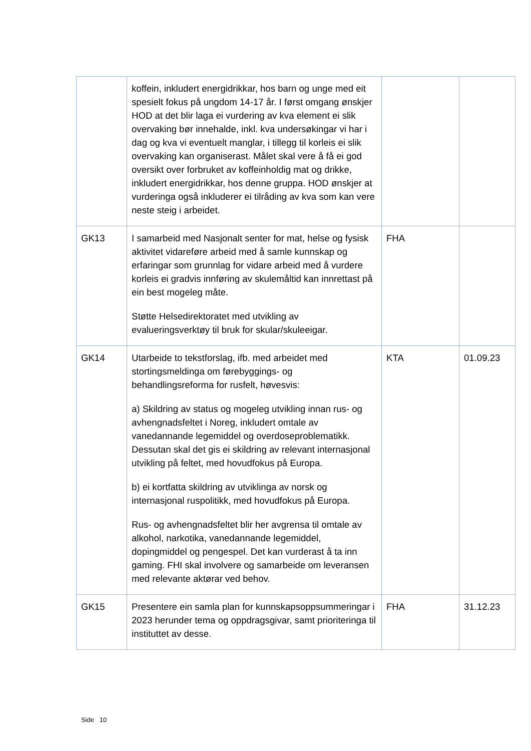| | koffein, inkludert energidrikkar, hos barn og unge med eit spesielt fokus på ungdom 14-17 år. I først omgang ønskjer HOD at det blir laga ei vurdering av kva element ei slik overvaking bør innehalde, inkl. kva undersøkingar vi har i dag og kva vi eventuelt manglar, i tillegg til korleis ei slik overvaking kan organiserast. Målet skal vere å få ei god oversikt over forbruket av koffeinholdig mat og drikke, inkludert energidrikkar, hos denne gruppa. HOD ønskjer at vurderinga også inkluderer ei tilråding av kva som kan vere neste steig i arbeidet. | | |
| GK13 | I samarbeid med Nasjonalt senter for mat, helse og fysisk aktivitet vidareføre arbeid med å samle kunnskap og erfaringar som grunnlag for vidare arbeid med å vurdere korleis ei gradvis innføring av skulemåltid kan innrettast på ein best mogeleg måte. Støtte Helsedirektoratet med utvikling av evalueringsverktøy til bruk for skular/skuleeigar. | FHA | |
| GK14 | Utarbeide to tekstforslag, ifb. med arbeidet med stortingsmeldinga om førebyggings- og behandlingsreforma for rusfelt, høvesvis: a) Skildring av status og mogeleg utvikling innan rus- og avhengnadsfeltet i Noreg, inkludert omtale av vanedannande legemiddel og overdoseproblematikk. Dessutan skal det gis ei skildring av relevant internasjonal utvikling på feltet, med hovudfokus på Europa. b) ei kortfatta skildring av utviklinga av norsk og internasjonal ruspolitikk, med hovudfokus på Europa. Rus- og avhengnadsfeltet blir her avgrensa til omtale av alkohol, narkotika, vanedannande legemiddel, dopingmiddel og pengespel. Det kan vurderast å ta inn gaming. FHI skal involvere og samarbeide om leveransen med relevante aktørar ved behov. | KTA | 01.09.23 |
| GK15 | Presentere ein samla plan for kunnskapsoppsummeringar i 2023 herunder tema og oppdragsgivar, samt prioriteringa til instituttet av desse. | FHA | 31.12.23 |
Side 10